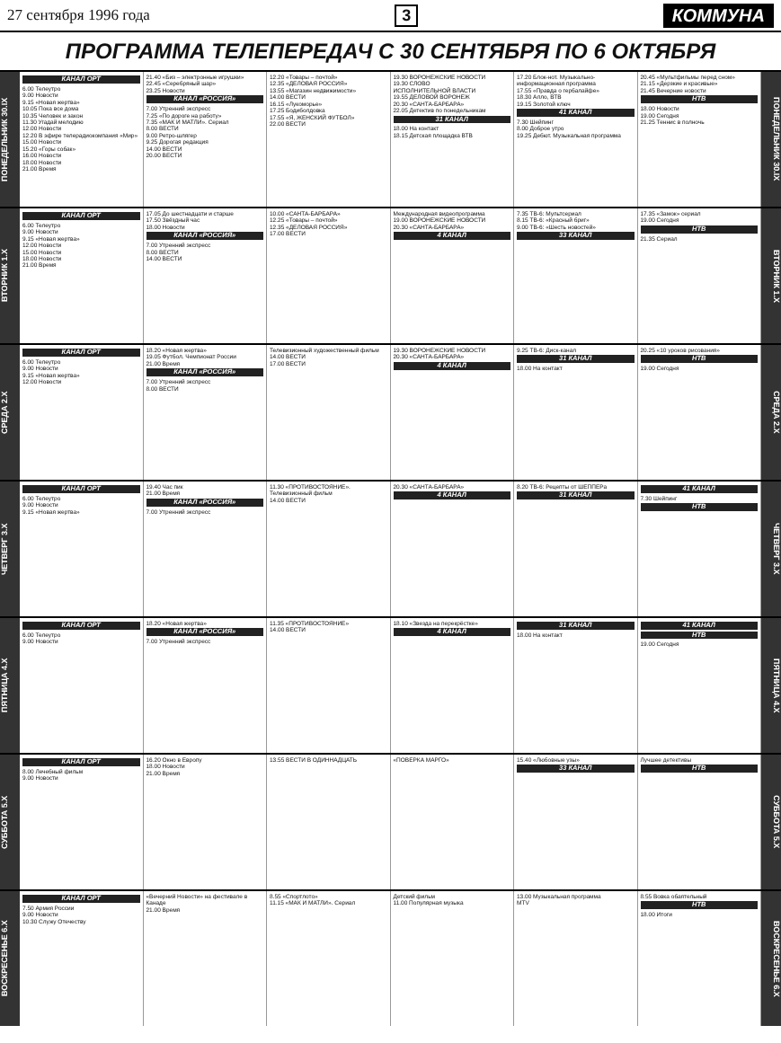27 сентября 1996 года 3 КОММУНА
ПРОГРАММА ТЕЛЕПЕРЕДАЧ С 30 СЕНТЯБРЯ ПО 6 ОКТЯБРЯ
ПОНЕДЕЛЬНИК 30.IX
КАНАЛ ОРТ
6.00 Телеутро
9.00 Новости
9.15 «Новая жертва»
10.05 Пока все дома
10.35 Человек и закон
11.30 Угадай мелодию
12.00 Новости
12.20 В эфире телеради­окомпания «Мир»
15.00 Новости
15.20 «Горы собак»
16.00 Новости
18.00 Новости
21.00 Время
21.40 «Биз – электронные игрушки»
22.45 «Серебряный шар»
23.25 Новости
КАНАЛ «РОССИЯ»
7.00 Утренний экспресс
7.25 «По дороге на работу»
7.35 «МАК И МАТЛИ». Сериал
8.00 ВЕСТИ
9.00 Ретро-шлягер
9.25 Дорогая редакция
14.00 ВЕСТИ
20.00 ВЕСТИ
12.20 «Товары – почтой»
12.35 «ДЕЛОВАЯ РОССИЯ»
13.55 «Магазин недвижимости»
14.00 ВЕСТИ
16.15 «Лукоморье»
17.25 Бодиболдовка
17.55 «Я, ЖЕНСКИЙ ФУТБОЛ»
22.00 ВЕСТИ
19.30 ВОРОНЕЖСКИЕ НОВОСТИ
19.30 СЛОВО
ИСПОЛНИТЕЛЬНОЙ ВЛАСТИ
19.55 ДЕЛОВОЙ ВОРОНЕЖ
20.30 «САНТА-БАРБАРА»
22.05 Детектив по понедельникам
31 КАНАЛ
18.00 На контакт
18.15 Детская площадка ВТВ
17.20 Блок-нот. Музыкально-информационная программа
17.55 «Правда о гербалайфе»
18.30 Алло, ВТВ
19.15 Золотой ключ
41 КАНАЛ
7.30 Шейпинг
8.00 Доброе утро
19.25 Дебют. Музыкальная программа
20.45 «Мультфильмы перед сном»
21.15 «Дерзкие и красивые»
21.45 Вечерние новости
НТВ
18.00 Новости
19.00 Сегодня
21.25 Теннис в полночь
ПОНЕДЕЛЬНИК 30.IX
ВТОРНИК 1.X
КАНАЛ ОРТ
6.00 Телеутро
9.00 Новости
9.15 «Новая жертва»
12.00 Новости
15.00 Новости
18.00 Новости
21.00 Время
17.05 До шестнадцати и старше
17.50 Звёздный час
18.00 Новости
КАНАЛ «РОССИЯ»
7.00 Утренний экспресс
8.00 ВЕСТИ
14.00 ВЕСТИ
10.00 «САНТА-БАРБАРА»
12.25 «Товары – почтой»
12.35 «ДЕЛОВАЯ РОССИЯ»
17.00 ВЕСТИ
Международная видеопрограмма
19.00 ВОРОНЕЖСКИЕ НОВОСТИ
20.30 «САНТА-БАРБАРА»
4 КАНАЛ
7.35 ТВ-6: Мультсериал
8.15 ТВ-6: «Красный бриг»
9.00 ТВ-6: «Шесть новостей»
33 КАНАЛ
17.35 «Замок» сериал
19.00 Сегодня
НТВ
21.35 Сериал
ВТОРНИК 1.X
СРЕДА 2.X
КАНАЛ ОРТ
6.00 Телеутро
9.00 Новости
9.15 «Новая жертва»
12.00 Новости
18.20 «Новая жертва»
19.05 Футбол. Чемпионат России
21.00 Время
КАНАЛ «РОССИЯ»
7.00 Утренний экспресс
8.00 ВЕСТИ
Телевизионный художественный фильм
14.00 ВЕСТИ
17.00 ВЕСТИ
19.30 ВОРОНЕЖСКИЕ НОВОСТИ
20.30 «САНТА-БАРБАРА»
4 КАНАЛ
9.25 ТВ-6: Диск-канал
31 КАНАЛ
18.00 На контакт
20.25 «10 уроков рисования»
НТВ
19.00 Сегодня
СРЕДА 2.X
ЧЕТВЕРГ 3.X
КАНАЛ ОРТ
6.00 Телеутро
9.00 Новости
9.15 «Новая жертва»
19.40 Час пик
21.00 Время
КАНАЛ «РОССИЯ»
7.00 Утренний экспресс
11.30 «ПРОТИВОСТОЯНИЕ». Телевизионный фильм
14.00 ВЕСТИ
20.30 «САНТА-БАРБАРА»
4 КАНАЛ
8.20 ТВ-6: Рецепты от ШЕППЕРа
31 КАНАЛ
41 КАНАЛ
7.30 Шейпинг
НТВ
ЧЕТВЕРГ 3.X
ПЯТНИЦА 4.X
КАНАЛ ОРТ
6.00 Телеутро
9.00 Новости
18.20 «Новая жертва»
КАНАЛ «РОССИЯ»
7.00 Утренний экспресс
11.35 «ПРОТИВОСТОЯНИЕ»
14.00 ВЕСТИ
18.10 «Звезда на перекрёстке»
4 КАНАЛ
31 КАНАЛ
18.00 На контакт
41 КАНАЛ
НТВ
19.00 Сегодня
ПЯТНИЦА 4.X
СУББОТА 5.X
КАНАЛ ОРТ
8.00 Лечебный фильм
9.00 Новости
16.20 Окно в Европу
18.00 Новости
21.00 Время
13.55 ВЕСТИ В ОДИННАДЦАТЬ
«ПОВЕРКА МАРГО»
15.40 «Любовные узы»
33 КАНАЛ
Лучшее детективы
НТВ
СУББОТА 5.X
ВОСКРЕСЕНЬЕ 6.X
КАНАЛ ОРТ
7.50 Армия России
9.00 Новости
10.30 Служу Отечеству
«Вечерний Новости» на фестивале в Канаде
21.00 Время
8.55 «Спортлото»
11.15 «МАК И МАТЛИ». Сериал
Детский фильм
11.00 Популярная музыка
13.00 Музыкальная программа
MTV
8.55 Вовка обаятельный
НТВ
18.00 Итоги
ВОСКРЕСЕНЬЕ 6.X